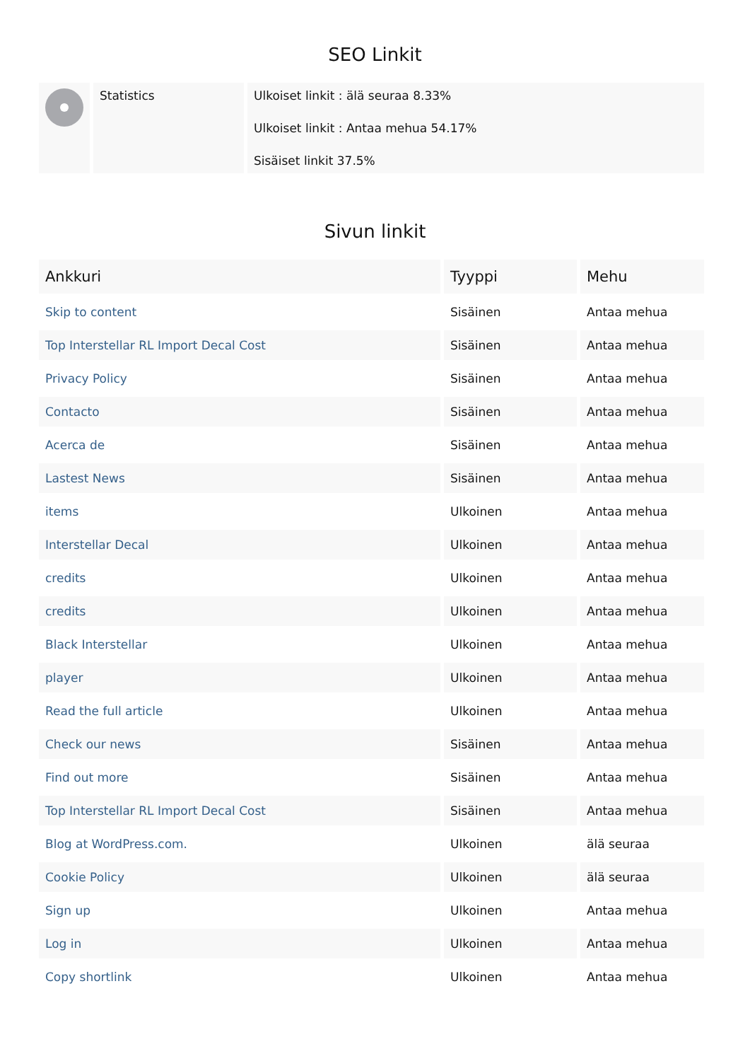SEO Linkit
| | Statistics | Ulkoiset linkit : älä seuraa 8.33% Ulkoiset linkit : Antaa mehua 54.17% Sisäiset linkit 37.5% |
Sivun linkit
| Ankkuri | Tyyppi | Mehu |
| --- | --- | --- |
| Skip to content | Sisäinen | Antaa mehua |
| Top Interstellar RL Import Decal Cost | Sisäinen | Antaa mehua |
| Privacy Policy | Sisäinen | Antaa mehua |
| Contacto | Sisäinen | Antaa mehua |
| Acerca de | Sisäinen | Antaa mehua |
| Lastest News | Sisäinen | Antaa mehua |
| items | Ulkoinen | Antaa mehua |
| Interstellar Decal | Ulkoinen | Antaa mehua |
| credits | Ulkoinen | Antaa mehua |
| credits | Ulkoinen | Antaa mehua |
| Black Interstellar | Ulkoinen | Antaa mehua |
| player | Ulkoinen | Antaa mehua |
| Read the full article | Ulkoinen | Antaa mehua |
| Check our news | Sisäinen | Antaa mehua |
| Find out more | Sisäinen | Antaa mehua |
| Top Interstellar RL Import Decal Cost | Sisäinen | Antaa mehua |
| Blog at WordPress.com. | Ulkoinen | älä seuraa |
| Cookie Policy | Ulkoinen | älä seuraa |
| Sign up | Ulkoinen | Antaa mehua |
| Log in | Ulkoinen | Antaa mehua |
| Copy shortlink | Ulkoinen | Antaa mehua |